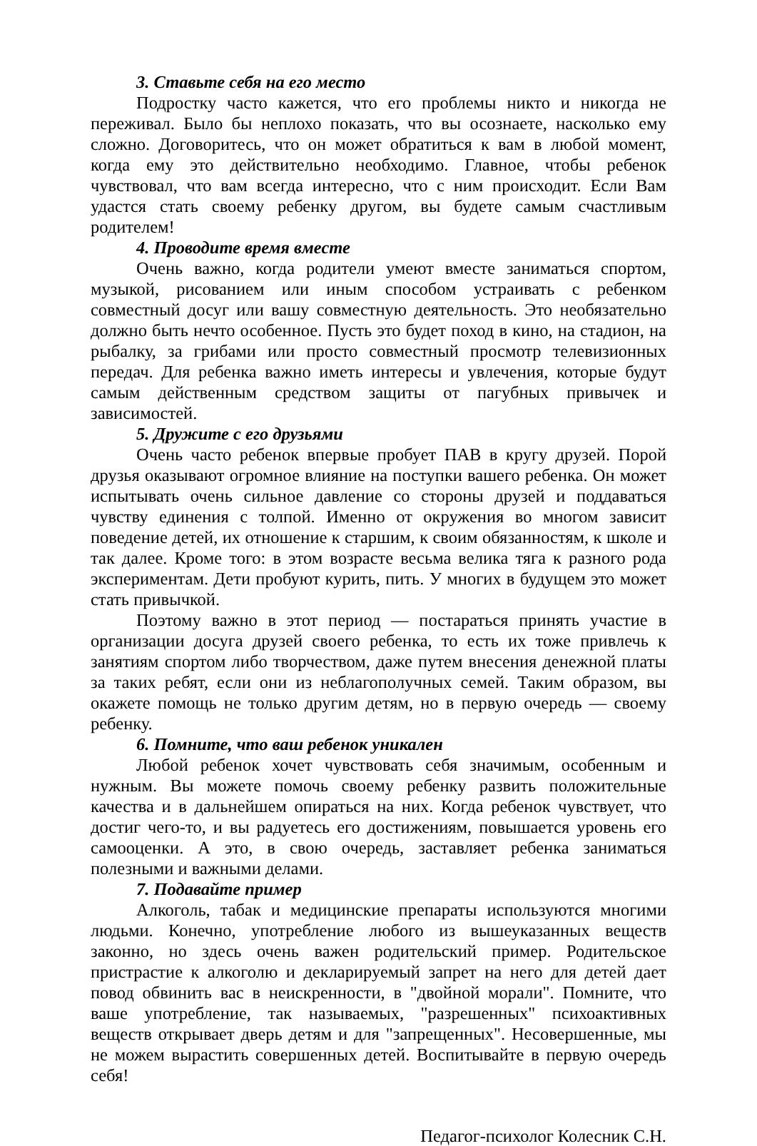3. Ставьте себя на его место
Подростку часто кажется, что его проблемы никто и никогда не переживал. Было бы неплохо показать, что вы осознаете, насколько ему сложно. Договоритесь, что он может обратиться к вам в любой момент, когда ему это действительно необходимо. Главное, чтобы ребенок чувствовал, что вам всегда интересно, что с ним происходит. Если Вам удастся стать своему ребенку другом, вы будете самым счастливым родителем!
4. Проводите время вместе
Очень важно, когда родители умеют вместе заниматься спортом, музыкой, рисованием или иным способом устраивать с ребенком совместный досуг или вашу совместную деятельность. Это необязательно должно быть нечто особенное. Пусть это будет поход в кино, на стадион, на рыбалку, за грибами или просто совместный просмотр телевизионных передач. Для ребенка важно иметь интересы и увлечения, которые будут самым действенным средством защиты от пагубных привычек и зависимостей.
5. Дружите с его друзьями
Очень часто ребенок впервые пробует ПАВ в кругу друзей. Порой друзья оказывают огромное влияние на поступки вашего ребенка. Он может испытывать очень сильное давление со стороны друзей и поддаваться чувству единения с толпой. Именно от окружения во многом зависит поведение детей, их отношение к старшим, к своим обязанностям, к школе и так далее. Кроме того: в этом возрасте весьма велика тяга к разного рода экспериментам. Дети пробуют курить, пить. У многих в будущем это может стать привычкой.
Поэтому важно в этот период — постараться принять участие в организации досуга друзей своего ребенка, то есть их тоже привлечь к занятиям спортом либо творчеством, даже путем внесения денежной платы за таких ребят, если они из неблагополучных семей. Таким образом, вы окажете помощь не только другим детям, но в первую очередь — своему ребенку.
6. Помните, что ваш ребенок уникален
Любой ребенок хочет чувствовать себя значимым, особенным и нужным. Вы можете помочь своему ребенку развить положительные качества и в дальнейшем опираться на них. Когда ребенок чувствует, что достиг чего-то, и вы радуетесь его достижениям, повышается уровень его самооценки. А это, в свою очередь, заставляет ребенка заниматься полезными и важными делами.
7. Подавайте пример
Алкоголь, табак и медицинские препараты используются многими людьми. Конечно, употребление любого из вышеуказанных веществ законно, но здесь очень важен родительский пример. Родительское пристрастие к алкоголю и декларируемый запрет на него для детей дает повод обвинить вас в неискренности, в "двойной морали". Помните, что ваше употребление, так называемых, "разрешенных" психоактивных веществ открывает дверь детям и для "запрещенных". Несовершенные, мы не можем вырастить совершенных детей. Воспитывайте в первую очередь себя!
Педагог-психолог Колесник С.Н.